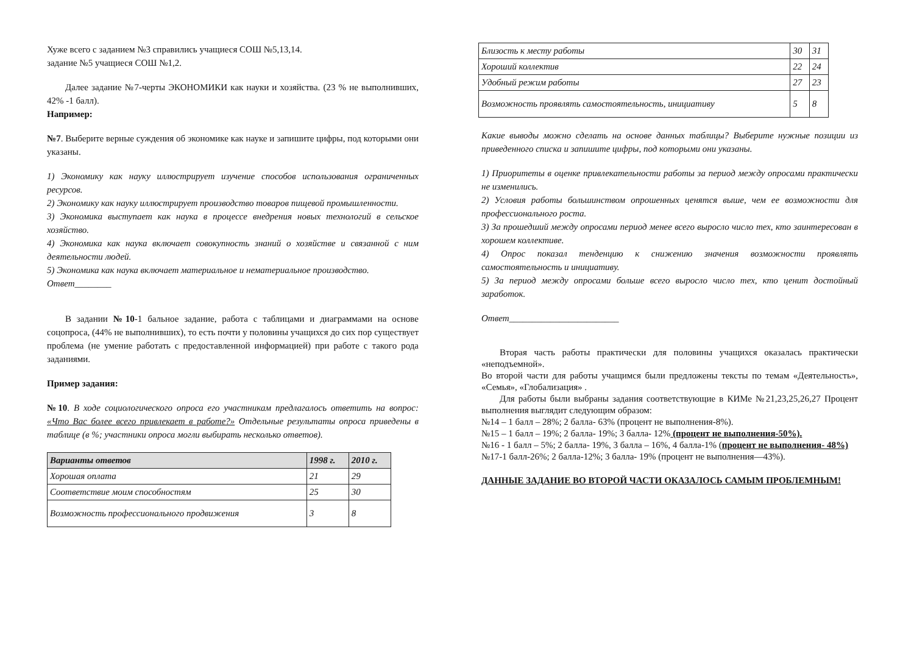Хуже всего с заданием №3 справились учащиеся СОШ №5,13,14.
задание №5 учащиеся СОШ №1,2.
Далее задание №7-черты ЭКОНОМИКИ как науки и хозяйства. (23 % не выполнивших, 42% -1 балл).
Например:
№7. Выберите верные суждения об экономике как науке и запишите цифры, под которыми они указаны.
1) Экономику как науку иллюстрирует изучение способов использования ограниченных ресурсов.
2) Экономику как науку иллюстрирует производство товаров пищевой промышленности.
3) Экономика выступает как наука в процессе внедрения новых технологий в сельское хозяйство.
4) Экономика как наука включает совокупность знаний о хозяйстве и связанной с ним деятельности людей.
5) Экономика как наука включает материальное и нематериальное производство.
Ответ________
В задании №10-1 бальное задание, работа с таблицами и диаграммами на основе соцопроса, (44% не выполнивших), то есть почти у половины учащихся до сих пор существует проблема (не умение работать с предоставленной информацией) при работе с такого рода заданиями.
Пример задания:
№10. В ходе социологического опроса его участникам предлагалось ответить на вопрос: «Что Вас более всего привлекает в работе?» Отдельные результаты опроса приведены в таблице (в %; участники опроса могли выбирать несколько ответов).
| Варианты ответов | 1998 г. | 2010 г. |
| --- | --- | --- |
| Хорошая оплата | 21 | 29 |
| Соответствие моим способностям | 25 | 30 |
| Возможность профессионального продвижения | 3 | 8 |
| Близость к месту работы | 30 | 31 |
| Хороший коллектив | 22 | 24 |
| Удобный режим работы | 27 | 23 |
| Возможность проявлять самостоятельность, инициативу | 5 | 8 |
Какие выводы можно сделать на основе данных таблицы? Выберите нужные позиции из приведенного списка и запишите цифры, под которыми они указаны.
1) Приоритеты в оценке привлекательности работы за период между опросами практически не изменились.
2) Условия работы большинством опрошенных ценятся выше, чем ее возможности для профессионального роста.
3) За прошедший между опросами период менее всего выросло число тех, кто заинтересован в хорошем коллективе.
4) Опрос показал тенденцию к снижению значения возможности проявлять самостоятельность и инициативу.
5) За период между опросами больше всего выросло число тех, кто ценит достойный заработок.
Ответ________________________
Вторая часть работы практически для половины учащихся оказалась практически «неподъемной».
Во второй части для работы учащимся были предложены тексты по темам «Деятельность», «Семья», «Глобализация» .
Для работы были выбраны задания соответствующие в КИМе №21,23,25,26,27 Процент выполнения выглядит следующим образом:
№14 – 1 балл – 28%; 2 балла- 63% (процент не выполнения-8%).
№15 – 1 балл – 19%; 2 балла- 19%; 3 балла- 12% (процент не выполнения-50%).
№16 - 1 балл – 5%; 2 балла- 19%, 3 балла – 16%, 4 балла-1% (процент не выполнения- 48%)
№17-1 балл-26%; 2 балла-12%; 3 балла- 19% (процент не выполнения—43%).
ДАННЫЕ ЗАДАНИЕ ВО ВТОРОЙ ЧАСТИ ОКАЗАЛОСЬ САМЫМ ПРОБЛЕМНЫМ!